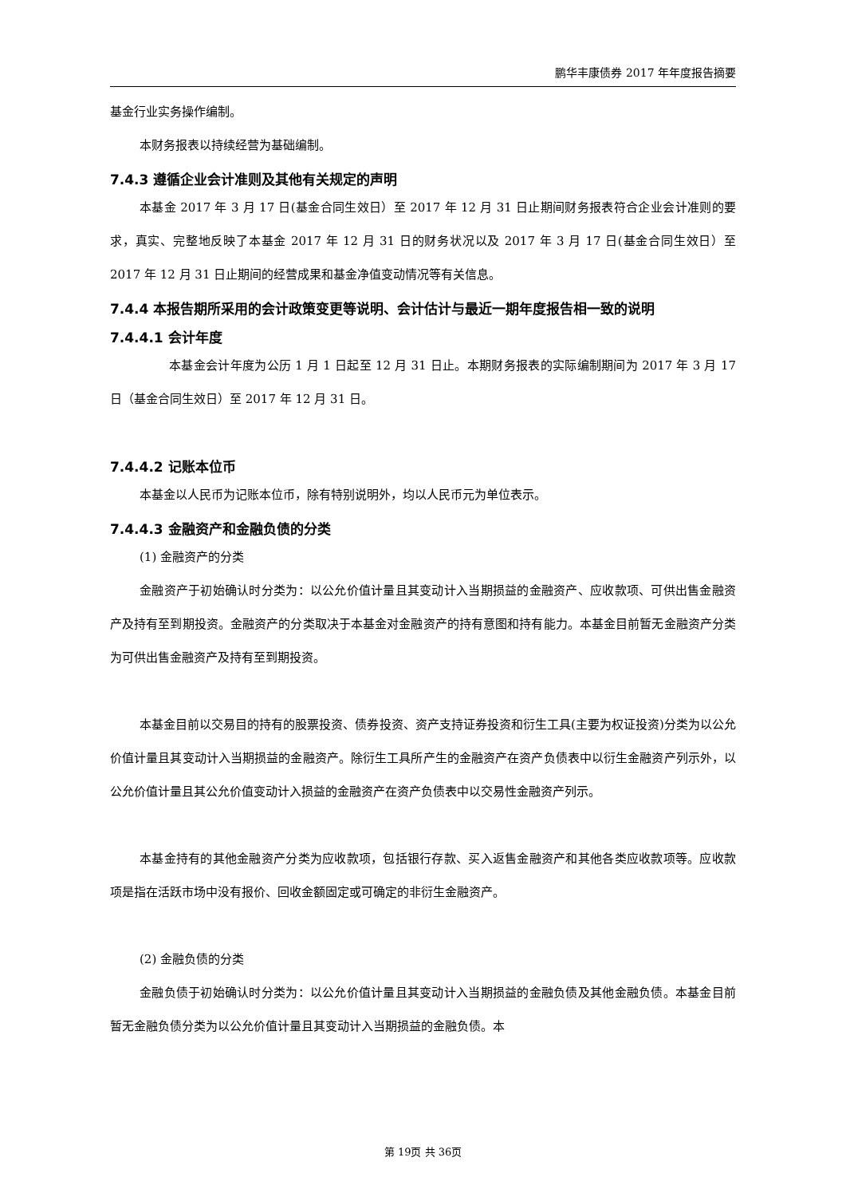鹏华丰康债券 2017 年年度报告摘要
基金行业实务操作编制。
本财务报表以持续经营为基础编制。
7.4.3 遵循企业会计准则及其他有关规定的声明
本基金 2017 年 3 月 17 日(基金合同生效日）至 2017 年 12 月 31 日止期间财务报表符合企业会计准则的要求，真实、完整地反映了本基金 2017 年 12 月 31 日的财务状况以及 2017 年 3 月 17 日(基金合同生效日）至 2017 年 12 月 31 日止期间的经营成果和基金净值变动情况等有关信息。
7.4.4 本报告期所采用的会计政策变更等说明、会计估计与最近一期年度报告相一致的说明
7.4.4.1 会计年度
本基金会计年度为公历 1 月 1 日起至 12 月 31 日止。本期财务报表的实际编制期间为 2017 年 3 月 17 日（基金合同生效日）至 2017 年 12 月 31 日。
7.4.4.2 记账本位币
本基金以人民币为记账本位币，除有特别说明外，均以人民币元为单位表示。
7.4.4.3 金融资产和金融负债的分类
(1) 金融资产的分类
金融资产于初始确认时分类为：以公允价值计量且其变动计入当期损益的金融资产、应收款项、可供出售金融资产及持有至到期投资。金融资产的分类取决于本基金对金融资产的持有意图和持有能力。本基金目前暂无金融资产分类为可供出售金融资产及持有至到期投资。
本基金目前以交易目的持有的股票投资、债券投资、资产支持证券投资和衍生工具(主要为权证投资)分类为以公允价值计量且其变动计入当期损益的金融资产。除衍生工具所产生的金融资产在资产负债表中以衍生金融资产列示外，以公允价值计量且其公允价值变动计入损益的金融资产在资产负债表中以交易性金融资产列示。
本基金持有的其他金融资产分类为应收款项，包括银行存款、买入返售金融资产和其他各类应收款项等。应收款项是指在活跃市场中没有报价、回收金额固定或可确定的非衍生金融资产。
(2) 金融负债的分类
金融负债于初始确认时分类为：以公允价值计量且其变动计入当期损益的金融负债及其他金融负债。本基金目前暂无金融负债分类为以公允价值计量且其变动计入当期损益的金融负债。本
第 19页 共 36页